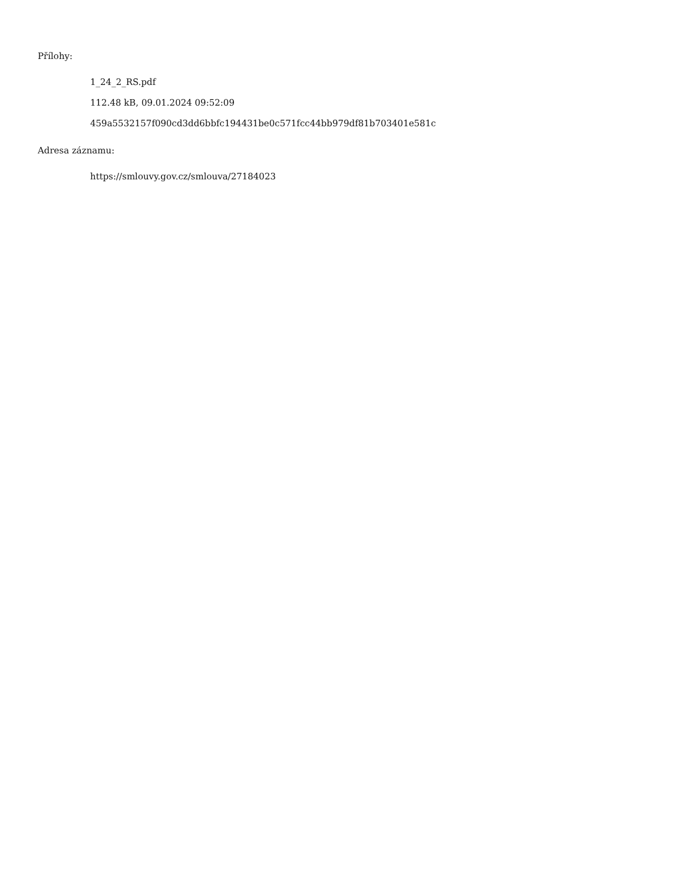Přílohy:
1_24_2_RS.pdf
112.48 kB, 09.01.2024 09:52:09
459a5532157f090cd3dd6bbfc194431be0c571fcc44bb979df81b703401e581c
Adresa záznamu:
https://smlouvy.gov.cz/smlouva/27184023